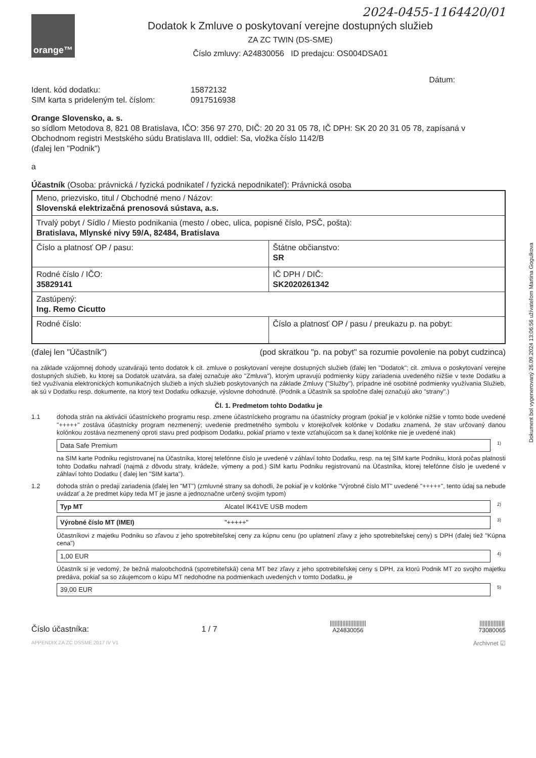2024-0455-1164420/01
orange™
Dodatok k Zmluve o poskytovaní verejne dostupných služieb
ZA ZC TWIN (DS-SME)
Číslo zmluvy: A24830056 ID predajcu: OS004DSA01
Dátum:
Ident. kód dodatku:
SIM karta s prideleným tel. číslom:
15872132
0917516938
Orange Slovensko, a. s.
so sídlom Metodova 8, 821 08 Bratislava, IČO: 356 97 270, DIČ: 20 20 31 05 78, IČ DPH: SK 20 20 31 05 78, zapísaná v Obchodnom registri Mestského súdu Bratislava III, oddiel: Sa, vložka číslo 1142/B
(ďalej len "Podnik")
a
Účastník (Osoba: právnická / fyzická podnikateľ / fyzická nepodnikateľ): Právnická osoba
| Meno, priezvisko, titul / Obchodné meno / Názov: Slovenská elektrizačná prenosová sústava, a.s. | |
| Trvalý pobyt / Sídlo / Miesto podnikania (mesto / obec, ulica, popisné číslo, PSČ, pošta): Bratislava, Mlynské nivy 59/A, 82484, Bratislava | |
| Číslo a platnosť OP / pasu: | Štátne občianstvo: SR |
| Rodné číslo / IČO: 35829141 | IČ DPH / DIČ: SK2020261342 |
| Zastúpený: Ing. Remo Cicutto | |
| Rodné číslo: | Číslo a platnosť OP / pasu / preukazu p. na pobyt: |
(ďalej len "Účastník") (pod skratkou "p. na pobyt" sa rozumie povolenie na pobyt cudzinca)
na základe vzájomnej dohody uzatvárajú tento dodatok k cit. zmluve o poskytovaní verejne dostupných služieb (ďalej len "Dodatok"; cit. zmluva o poskytovaní verejne dostupných služieb, ku ktorej sa Dodatok uzatvára, sa ďalej označuje ako "Zmluva"), ktorým upravujú podmienky kúpy zariadenia uvedeného nižšie v texte Dodatku a tiež využívania elektronických komunikačných služieb a iných služieb poskytovaných na základe Zmluvy ("Služby"), prípadne iné osobitné podmienky využívania Služieb, ak sú v Dodatku resp. dokumente, na ktorý text Dodatku odkazuje, výslovne dohodnuté. (Podnik a Účastník sa spoločne ďalej označujú ako "strany".)
Čl. 1. Predmetom tohto Dodatku je
1.1 dohoda strán na aktivácii účastníckeho programu resp. zmene účastníckeho programu na účastnícky program (pokiaľ je v kolónke nižšie v tomto bode uvedené "+++++" zostáva účastnícky program nezmenený; uvedenie predmetného symbolu v ktorejkoľvek kolónke v Dodatku znamená, že stav určovaný danou kolónkou zostáva nezmenený oproti stavu pred podpisom Dodatku, pokiaľ priamo v texte vzťahujúcom sa k danej kolónke nie je uvedené inak)
Data Safe Premium<sup>1)</sup>
na SIM karte Podniku registrovanej na Účastníka, ktorej telefónne číslo je uvedené v záhlaví tohto Dodatku, resp. na tej SIM karte Podniku, ktorá počas platnosti tohto Dodatku nahradí (najmä z dôvodu straty, krádeže, výmeny a pod.) SIM kartu Podniku registrovanú na Účastníka, ktorej telefónne číslo je uvedené v záhlaví tohto Dodatku ( ďalej len "SIM karta").
1.2 dohoda strán o predaji zariadenia (ďalej len "MT") (zmluvné strany sa dohodli, že pokiaľ je v kolónke "Výrobné číslo MT" uvedené "+++++", tento údaj sa nebude uvádzať a že predmet kúpy teda MT je jasne a jednoznačne určený svojim typom)
Typ MT Alcatel IK41VE USB modem<sup>2)</sup>
Výrobné číslo MT (IMEI) "+++++"<sup>3)</sup>
Účastníkovi z majetku Podniku so zľavou z jeho spotrebiteľskej ceny za kúpnu cenu (po uplatnení zľavy z jeho spotrebiteľskej ceny) s DPH (ďalej tiež "Kúpna cena")
1,00 EUR<sup>4)</sup>
Účastník si je vedomý, že bežná maloobchodná (spotrebiteľská) cena MT bez zľavy z jeho spotrebiteľskej ceny s DPH, za ktorú Podnik MT zo svojho majetku predáva, pokiaľ sa so záujemcom o kúpu MT nedohodne na podmienkach uvedených v tomto Dodatku, je
39,00 EUR<sup>5)</sup>
Číslo účastníka: 1 / 7 |||||||||||||||||||||||
A24830056 ||||||||||||||||
73080065
APPENDIX ZA ZC DSSME 2017 IV V1 Archivnet ☑
Dokument bol vygenerovaný 26.09.2024 13:06:56 užívateľom Martina Gogulkova